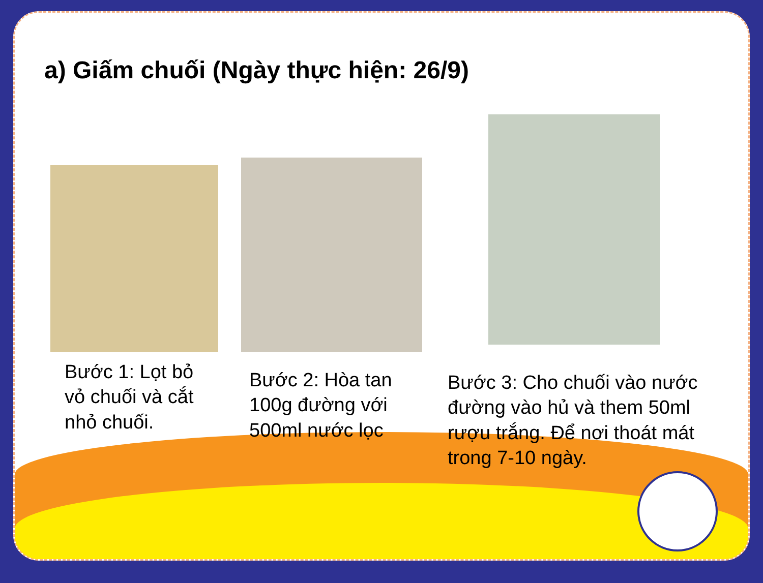a) Giấm chuối (Ngày thực hiện: 26/9)
Bước 1: Lọt bỏ vỏ chuối và cắt nhỏ chuối.
Bước 2: Hòa tan 100g đường với 500ml nước lọc
Bước 3: Cho chuối vào nước đường vào hủ và them 50ml rượu trắng. Để nơi thoát mát trong 7-10 ngày.